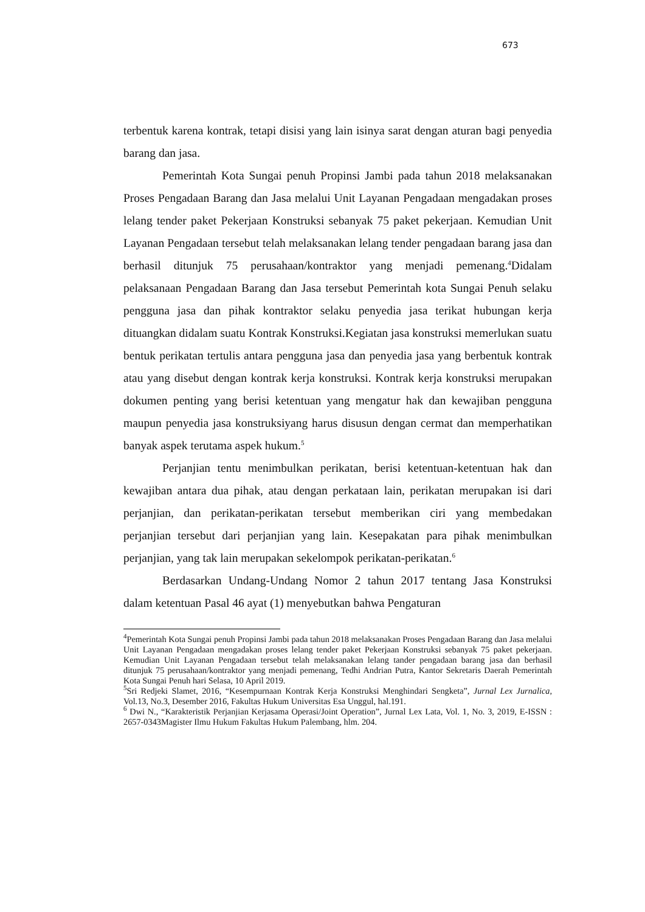673
terbentuk karena kontrak, tetapi disisi yang lain isinya sarat dengan aturan bagi penyedia barang dan jasa.
Pemerintah Kota Sungai penuh Propinsi Jambi pada tahun 2018 melaksanakan Proses Pengadaan Barang dan Jasa melalui Unit Layanan Pengadaan mengadakan proses lelang tender paket Pekerjaan Konstruksi sebanyak 75 paket pekerjaan. Kemudian Unit Layanan Pengadaan tersebut telah melaksanakan lelang tender pengadaan barang jasa dan berhasil ditunjuk 75 perusahaan/kontraktor yang menjadi pemenang.<sup>4</sup>Didalam pelaksanaan Pengadaan Barang dan Jasa tersebut Pemerintah kota Sungai Penuh selaku pengguna jasa dan pihak kontraktor selaku penyedia jasa terikat hubungan kerja dituangkan didalam suatu Kontrak Konstruksi.Kegiatan jasa konstruksi memerlukan suatu bentuk perikatan tertulis antara pengguna jasa dan penyedia jasa yang berbentuk kontrak atau yang disebut dengan kontrak kerja konstruksi. Kontrak kerja konstruksi merupakan dokumen penting yang berisi ketentuan yang mengatur hak dan kewajiban pengguna maupun penyedia jasa konstruksiyang harus disusun dengan cermat dan memperhatikan banyak aspek terutama aspek hukum.<sup>5</sup>
Perjanjian tentu menimbulkan perikatan, berisi ketentuan-ketentuan hak dan kewajiban antara dua pihak, atau dengan perkataan lain, perikatan merupakan isi dari perjanjian, dan perikatan-perikatan tersebut memberikan ciri yang membedakan perjanjian tersebut dari perjanjian yang lain. Kesepakatan para pihak menimbulkan perjanjian, yang tak lain merupakan sekelompok perikatan-perikatan.<sup>6</sup>
Berdasarkan Undang-Undang Nomor 2 tahun 2017 tentang Jasa Konstruksi dalam ketentuan Pasal 46 ayat (1) menyebutkan bahwa Pengaturan
<sup>4</sup> Pemerintah Kota Sungai penuh Propinsi Jambi pada tahun 2018 melaksanakan Proses Pengadaan Barang dan Jasa melalui Unit Layanan Pengadaan mengadakan proses lelang tender paket Pekerjaan Konstruksi sebanyak 75 paket pekerjaan. Kemudian Unit Layanan Pengadaan tersebut telah melaksanakan lelang tander pengadaan barang jasa dan berhasil ditunjuk 75 perusahaan/kontraktor yang menjadi pemenang, Tedhi Andrian Putra, Kantor Sekretaris Daerah Pemerintah Kota Sungai Penuh hari Selasa, 10 April 2019.
<sup>5</sup> Sri Redjeki Slamet, 2016, “Kesempurnaan Kontrak Kerja Konstruksi Menghindari Sengketa”, Jurnal Lex Jurnalica, Vol.13, No.3, Desember 2016, Fakultas Hukum Universitas Esa Unggul, hal.191.
<sup>6</sup> Dwi N., “Karakteristik Perjanjian Kerjasama Operasi/Joint Operation”, Jurnal Lex Lata, Vol. 1, No. 3, 2019, E-ISSN : 2657-0343Magister Ilmu Hukum Fakultas Hukum Palembang, hlm. 204.